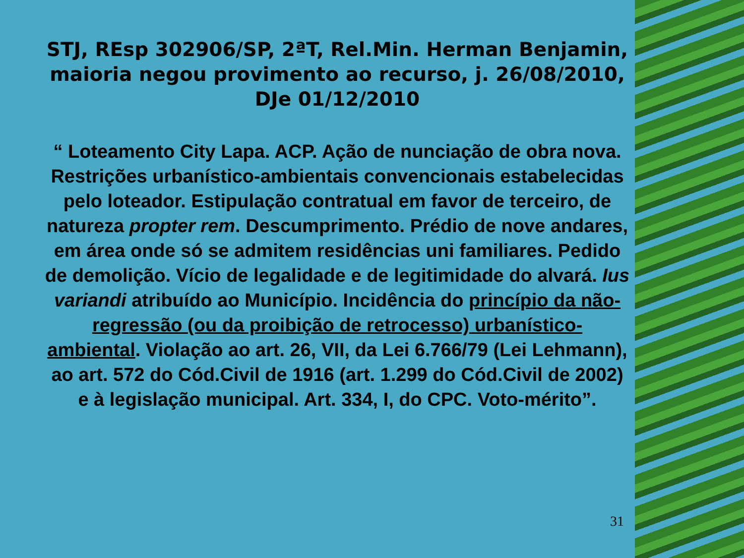STJ, REsp 302906/SP, 2ªT, Rel.Min. Herman Benjamin, maioria negou provimento ao recurso, j. 26/08/2010, DJe 01/12/2010
“ Loteamento City Lapa. ACP. Ação de nunciação de obra nova. Restrições urbanístico-ambientais convencionais estabelecidas pelo loteador. Estipulação contratual em favor de terceiro, de natureza propter rem. Descumprimento. Prédio de nove andares, em área onde só se admitem residências uni familiares. Pedido de demolição. Vício de legalidade e de legitimidade do alvará. Ius variandi atribuído ao Município. Incidência do princípio da não-regressão (ou da proibição de retrocesso) urbanístico- ambiental. Violação ao art. 26, VII, da Lei 6.766/79 (Lei Lehmann), ao art. 572 do Cód.Civil de 1916 (art. 1.299 do Cód.Civil de 2002) e à legislação municipal. Art. 334, I, do CPC. Voto-mérito”.
31